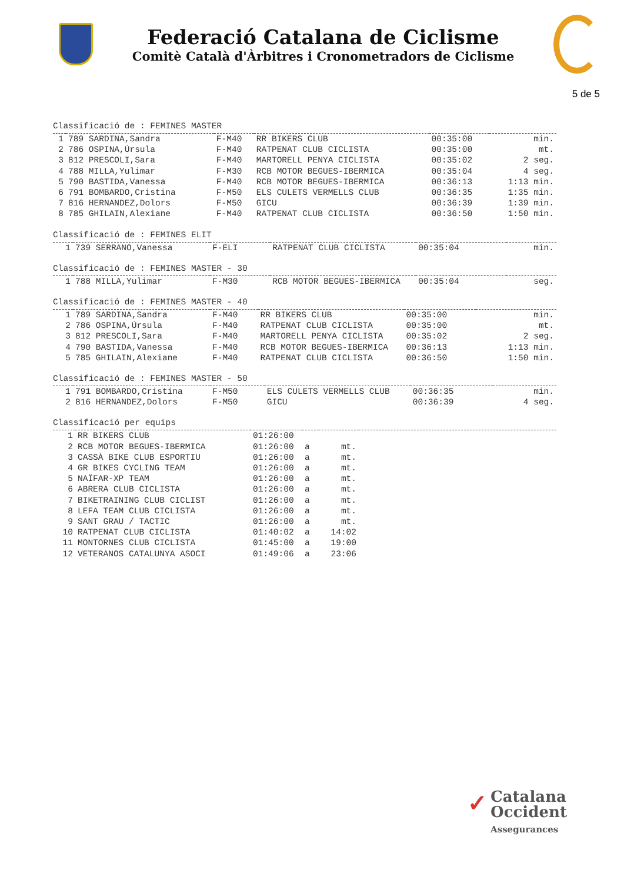Federació Catalana de Ciclisme
Comitè Català d'Àrbitres i Cronometradors de Ciclisme
5 de 5
Classificació de : FEMINES MASTER
| 1 | 789 SARDINA,Sandra | F-M40 | RR BIKERS CLUB | 00:35:00 | min. |
| 2 | 786 OSPINA,Úrsula | F-M40 | RATPENAT CLUB CICLISTA | 00:35:00 | mt. |
| 3 | 812 PRESCOLI,Sara | F-M40 | MARTORELL PENYA CICLISTA | 00:35:02 | 2 seg. |
| 4 | 788 MILLA,Yulimar | F-M30 | RCB MOTOR BEGUES-IBERMICA | 00:35:04 | 4 seg. |
| 5 | 790 BASTIDA,Vanessa | F-M40 | RCB MOTOR BEGUES-IBERMICA | 00:36:13 | 1:13 min. |
| 6 | 791 BOMBARDO,Cristina | F-M50 | ELS CULETS VERMELLS CLUB | 00:36:35 | 1:35 min. |
| 7 | 816 HERNANDEZ,Dolors | F-M50 | GICU | 00:36:39 | 1:39 min. |
| 8 | 785 GHILAIN,Alexiane | F-M40 | RATPENAT CLUB CICLISTA | 00:36:50 | 1:50 min. |
Classificació de : FEMINES ELIT
| 1 | 739 SERRANO,Vanessa | F-ELI | RATPENAT CLUB CICLISTA | 00:35:04 | min. |
Classificació de : FEMINES MASTER - 30
| 1 | 788 MILLA,Yulimar | F-M30 | RCB MOTOR BEGUES-IBERMICA | 00:35:04 | seg. |
Classificació de : FEMINES MASTER - 40
| 1 | 789 SARDINA,Sandra | F-M40 | RR BIKERS CLUB | 00:35:00 | min. |
| 2 | 786 OSPINA,Úrsula | F-M40 | RATPENAT CLUB CICLISTA | 00:35:00 | mt. |
| 3 | 812 PRESCOLI,Sara | F-M40 | MARTORELL PENYA CICLISTA | 00:35:02 | 2 seg. |
| 4 | 790 BASTIDA,Vanessa | F-M40 | RCB MOTOR BEGUES-IBERMICA | 00:36:13 | 1:13 min. |
| 5 | 785 GHILAIN,Alexiane | F-M40 | RATPENAT CLUB CICLISTA | 00:36:50 | 1:50 min. |
Classificació de : FEMINES MASTER - 50
| 1 | 791 BOMBARDO,Cristina | F-M50 | ELS CULETS VERMELLS CLUB | 00:36:35 | min. |
| 2 | 816 HERNANDEZ,Dolors | F-M50 | GICU | 00:36:39 | 4 seg. |
Classificació per equips
| 1 | RR BIKERS CLUB | 01:26:00 | | | |
| 2 | RCB MOTOR BEGUES-IBERMICA | 01:26:00 | a | mt. | |
| 3 | CASSÀ BIKE CLUB ESPORTIU | 01:26:00 | a | mt. | |
| 4 | GR BIKES CYCLING TEAM | 01:26:00 | a | mt. | |
| 5 | NAÏFAR-XP TEAM | 01:26:00 | a | mt. | |
| 6 | ABRERA CLUB CICLISTA | 01:26:00 | a | mt. | |
| 7 | BIKETRAINING CLUB CICLIST | 01:26:00 | a | mt. | |
| 8 | LEFA TEAM CLUB CICLISTA | 01:26:00 | a | mt. | |
| 9 | SANT GRAU / TACTIC | 01:26:00 | a | mt. | |
| 10 | RATPENAT CLUB CICLISTA | 01:40:02 | a | 14:02 | |
| 11 | MONTORNES CLUB CICLISTA | 01:45:00 | a | 19:00 | |
| 12 | VETERANOS CATALUNYA ASOCI | 01:49:06 | a | 23:06 | |
✓ Catalana
Occident
Assegurances